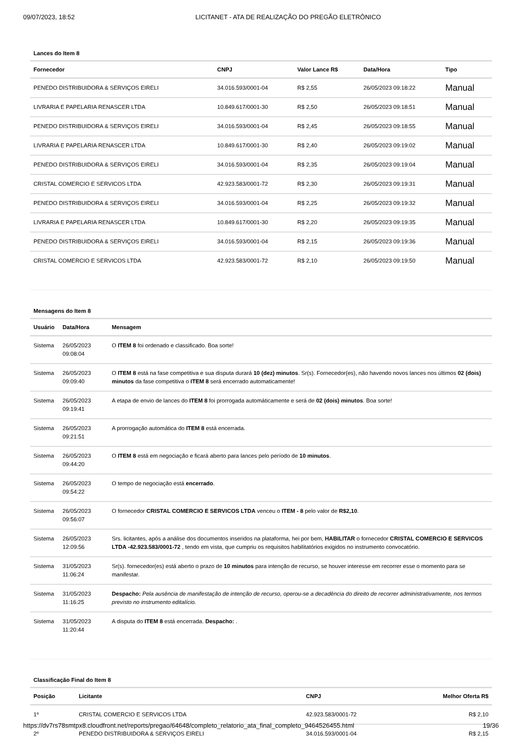09/07/2023, 18:52 LICITANET - ATA DE REALIZAÇÃO DO PREGÃO ELETRÔNICO
Lances do Item 8
| Fornecedor | CNPJ | Valor Lance R$ | Data/Hora | Tipo |
| --- | --- | --- | --- | --- |
| PENEDO DISTRIBUIDORA & SERVIÇOS EIRELI | 34.016.593/0001-04 | R$ 2,55 | 26/05/2023 09:18:22 | Manual |
| LIVRARIA E PAPELARIA RENASCER LTDA | 10.849.617/0001-30 | R$ 2,50 | 26/05/2023 09:18:51 | Manual |
| PENEDO DISTRIBUIDORA & SERVIÇOS EIRELI | 34.016.593/0001-04 | R$ 2,45 | 26/05/2023 09:18:55 | Manual |
| LIVRARIA E PAPELARIA RENASCER LTDA | 10.849.617/0001-30 | R$ 2,40 | 26/05/2023 09:19:02 | Manual |
| PENEDO DISTRIBUIDORA & SERVIÇOS EIRELI | 34.016.593/0001-04 | R$ 2,35 | 26/05/2023 09:19:04 | Manual |
| CRISTAL COMERCIO E SERVICOS LTDA | 42.923.583/0001-72 | R$ 2,30 | 26/05/2023 09:19:31 | Manual |
| PENEDO DISTRIBUIDORA & SERVIÇOS EIRELI | 34.016.593/0001-04 | R$ 2,25 | 26/05/2023 09:19:32 | Manual |
| LIVRARIA E PAPELARIA RENASCER LTDA | 10.849.617/0001-30 | R$ 2,20 | 26/05/2023 09:19:35 | Manual |
| PENEDO DISTRIBUIDORA & SERVIÇOS EIRELI | 34.016.593/0001-04 | R$ 2,15 | 26/05/2023 09:19:36 | Manual |
| CRISTAL COMERCIO E SERVICOS LTDA | 42.923.583/0001-72 | R$ 2,10 | 26/05/2023 09:19:50 | Manual |
Mensagens do Item 8
| Usuário | Data/Hora | Mensagem |
| --- | --- | --- |
| Sistema | 26/05/2023 09:08:04 | O ITEM 8 foi ordenado e classificado. Boa sorte! |
| Sistema | 26/05/2023 09:09:40 | O ITEM 8 está na fase competitiva e sua disputa durará 10 (dez) minutos . Sr(s). Fornecedor(es), não havendo novos lances nos últimos 02 (dois) minutos da fase competitiva o ITEM 8 será encerrado automaticamente! |
| Sistema | 26/05/2023 09:19:41 | A etapa de envio de lances do ITEM 8 foi prorrogada automáticamente e será de 02 (dois) minutos . Boa sorte! |
| Sistema | 26/05/2023 09:21:51 | A prorrogação automática do ITEM 8 está encerrada. |
| Sistema | 26/05/2023 09:44:20 | O ITEM 8 está em negociação e ficará aberto para lances pelo período de 10 minutos . |
| Sistema | 26/05/2023 09:54:22 | O tempo de negociação está encerrado . |
| Sistema | 26/05/2023 09:56:07 | O fornecedor CRISTAL COMERCIO E SERVICOS LTDA venceu o ITEM - 8 pelo valor de R$2,10 . |
| Sistema | 26/05/2023 12:09:56 | Srs. licitantes, após a análise dos documentos inseridos na plataforma, hei por bem, HABILITAR o fornecedor CRISTAL COMERCIO E SERVICOS LTDA -42.923.583/0001-72 , tendo em vista, que cumpriu os requisitos habilitatórios exigidos no instrumento convocatório. |
| Sistema | 31/05/2023 11:06:24 | Sr(s). fornecedor(es) está aberto o prazo de 10 minutos para intenção de recurso, se houver interesse em recorrer esse o momento para se manifestar. |
| Sistema | 31/05/2023 11:16:25 | Despacho: Pela ausência de manifestação de intenção de recurso, operou-se a decadência do direito de recorrer administrativamente, nos termos previsto no instrumento editalício. |
| Sistema | 31/05/2023 11:20:44 | A disputa do ITEM 8 está encerrada. Despacho: . |
Classificação Final do Item 8
| Posição | Licitante | CNPJ | Melhor Oferta R$ |
| --- | --- | --- | --- |
| 1º | CRISTAL COMERCIO E SERVICOS LTDA | 42.923.583/0001-72 | R$ 2,10 |
| 2º | PENEDO DISTRIBUIDORA & SERVIÇOS EIRELI | 34.016.593/0001-04 | R$ 2,15 |
https://dv7rs78smtpx8.cloudfront.net/reports/pregao/64648/completo_relatorio_ata_final_completo_9464526455.html 19/36